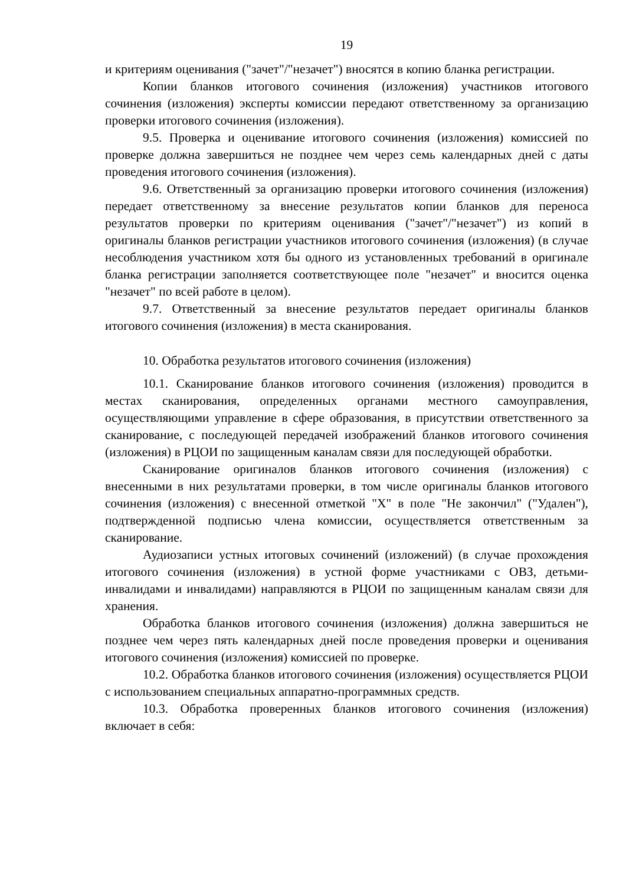19
и критериям оценивания ("зачет"/"незачет") вносятся в копию бланка регистрации.
Копии бланков итогового сочинения (изложения) участников итогового сочинения (изложения) эксперты комиссии передают ответственному за организацию проверки итогового сочинения (изложения).
9.5. Проверка и оценивание итогового сочинения (изложения) комиссией по проверке должна завершиться не позднее чем через семь календарных дней с даты проведения итогового сочинения (изложения).
9.6. Ответственный за организацию проверки итогового сочинения (изложения) передает ответственному за внесение результатов копии бланков для переноса результатов проверки по критериям оценивания ("зачет"/"незачет") из копий в оригиналы бланков регистрации участников итогового сочинения (изложения) (в случае несоблюдения участником хотя бы одного из установленных требований в оригинале бланка регистрации заполняется соответствующее поле "незачет" и вносится оценка "незачет" по всей работе в целом).
9.7. Ответственный за внесение результатов передает оригиналы бланков итогового сочинения (изложения) в места сканирования.
10. Обработка результатов итогового сочинения (изложения)
10.1. Сканирование бланков итогового сочинения (изложения) проводится в местах сканирования, определенных органами местного самоуправления, осуществляющими управление в сфере образования, в присутствии ответственного за сканирование, с последующей передачей изображений бланков итогового сочинения (изложения) в РЦОИ по защищенным каналам связи для последующей обработки.
Сканирование оригиналов бланков итогового сочинения (изложения) с внесенными в них результатами проверки, в том числе оригиналы бланков итогового сочинения (изложения) с внесенной отметкой "X" в поле "Не закончил" ("Удален"), подтвержденной подписью члена комиссии, осуществляется ответственным за сканирование.
Аудиозаписи устных итоговых сочинений (изложений) (в случае прохождения итогового сочинения (изложения) в устной форме участниками с ОВЗ, детьми-инвалидами и инвалидами) направляются в РЦОИ по защищенным каналам связи для хранения.
Обработка бланков итогового сочинения (изложения) должна завершиться не позднее чем через пять календарных дней после проведения проверки и оценивания итогового сочинения (изложения) комиссией по проверке.
10.2. Обработка бланков итогового сочинения (изложения) осуществляется РЦОИ с использованием специальных аппаратно-программных средств.
10.3. Обработка проверенных бланков итогового сочинения (изложения) включает в себя: